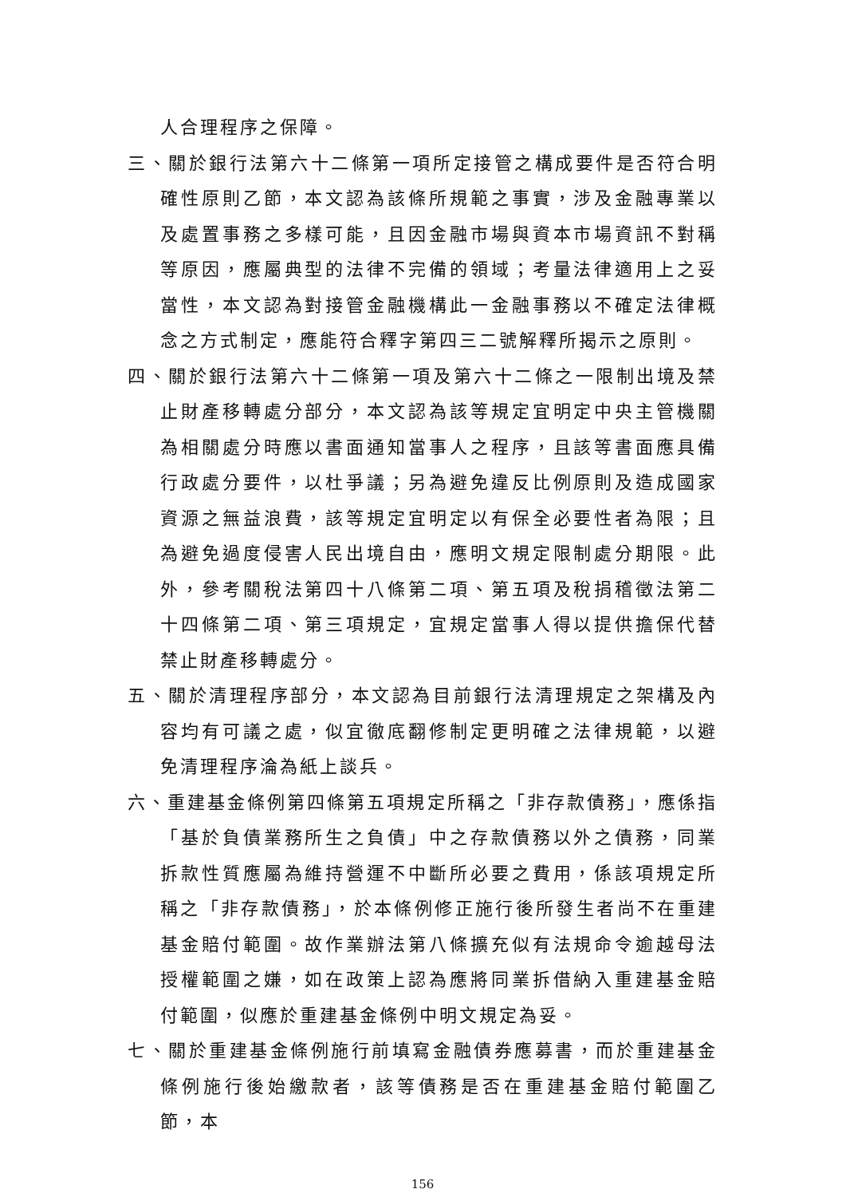人合理程序之保障。
三、關於銀行法第六十二條第一項所定接管之構成要件是否符合明確性原則乙節，本文認為該條所規範之事實，涉及金融專業以及處置事務之多樣可能，且因金融市場與資本市場資訊不對稱等原因，應屬典型的法律不完備的領域；考量法律適用上之妥當性，本文認為對接管金融機構此一金融事務以不確定法律概念之方式制定，應能符合釋字第四三二號解釋所揭示之原則。
四、關於銀行法第六十二條第一項及第六十二條之一限制出境及禁止財產移轉處分部分，本文認為該等規定宜明定中央主管機關為相關處分時應以書面通知當事人之程序，且該等書面應具備行政處分要件，以杜爭議；另為避免違反比例原則及造成國家資源之無益浪費，該等規定宜明定以有保全必要性者為限；且為避免過度侵害人民出境自由，應明文規定限制處分期限。此外，參考關稅法第四十八條第二項、第五項及稅捐稽徵法第二十四條第二項、第三項規定，宜規定當事人得以提供擔保代替禁止財產移轉處分。
五、關於清理程序部分，本文認為目前銀行法清理規定之架構及內容均有可議之處，似宜徹底翻修制定更明確之法律規範，以避免清理程序淪為紙上談兵。
六、重建基金條例第四條第五項規定所稱之「非存款債務」，應係指「基於負債業務所生之負債」中之存款債務以外之債務，同業拆款性質應屬為維持營運不中斷所必要之費用，係該項規定所稱之「非存款債務」，於本條例修正施行後所發生者尚不在重建基金賠付範圍。故作業辦法第八條擴充似有法規命令逾越母法授權範圍之嫌，如在政策上認為應將同業拆借納入重建基金賠付範圍，似應於重建基金條例中明文規定為妥。
七、關於重建基金條例施行前填寫金融債券應募書，而於重建基金條例施行後始繳款者，該等債務是否在重建基金賠付範圍乙節，本
156